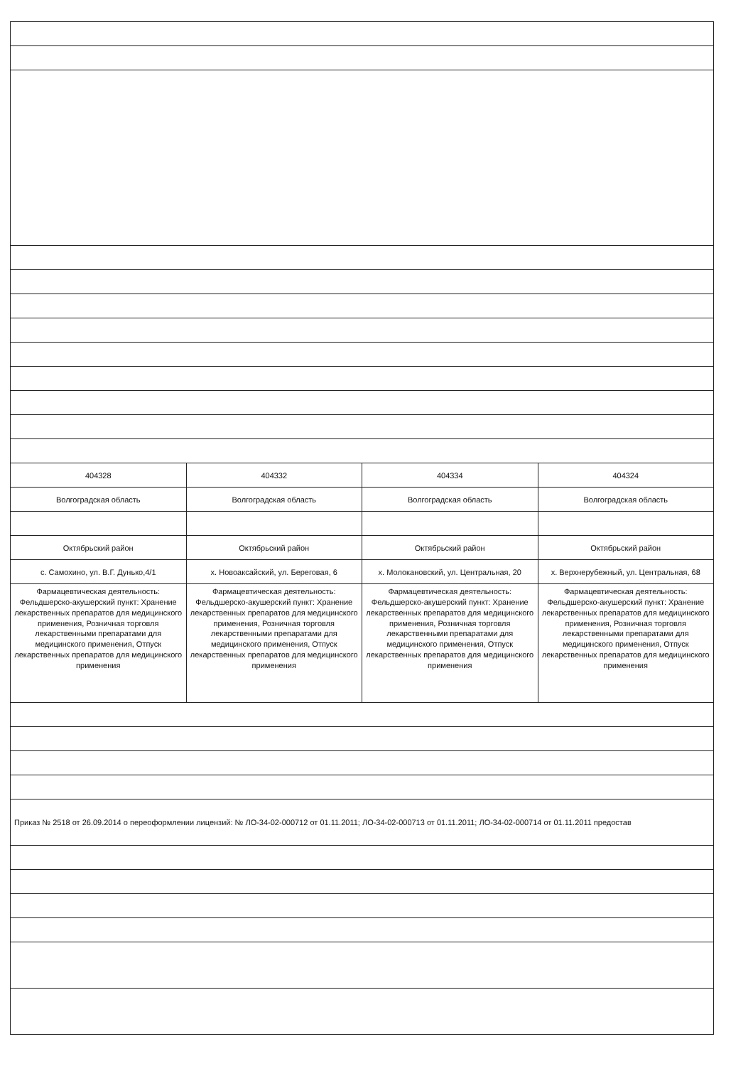| 404328 | 404332 | 404334 | 404324 |
| Волгоградская область | Волгоградская область | Волгоградская область | Волгоградская область |
| Октябрьский район | Октябрьский район | Октябрьский район | Октябрьский район |
| с. Самохино, ул. В.Г. Дунько,4/1 | х. Новоаксайский, ул. Береговая, 6 | х. Молоканoвский, ул. Центральная, 20 | х. Верхнерубежный, ул. Центральная, 68 |
| Фармацевтическая деятельность: Фельдшерско-акушерский пункт: Хранение лекарственных препаратов для медицинского применения, Розничная торговля лекарственными препаратами для медицинского применения, Отпуск лекарственных препаратов для медицинского применения | Фармацевтическая деятельность: Фельдшерско-акушерский пункт: Хранение лекарственных препаратов для медицинского применения, Розничная торговля лекарственными препаратами для медицинского применения, Отпуск лекарственных препаратов для медицинского применения | Фармацевтическая деятельность: Фельдшерско-акушерский пункт: Хранение лекарственных препаратов для медицинского применения, Розничная торговля лекарственными препаратами для медицинского применения, Отпуск лекарственных препаратов для медицинского применения | Фармацевтическая деятельность: Фельдшерско-акушерский пункт: Хранение лекарственных препаратов для медицинского применения, Розничная торговля лекарственными препаратами для медицинского применения, Отпуск лекарственных препаратов для медицинского применения |
| Приказ № 2518 от 26.09.2014 о переоформлении лицензий: № ЛО-34-02-000712 от 01.11.2011; ЛО-34-02-000713 от 01.11.2011; ЛО-34-02-000714 от 01.11.2011 предостав | | | |